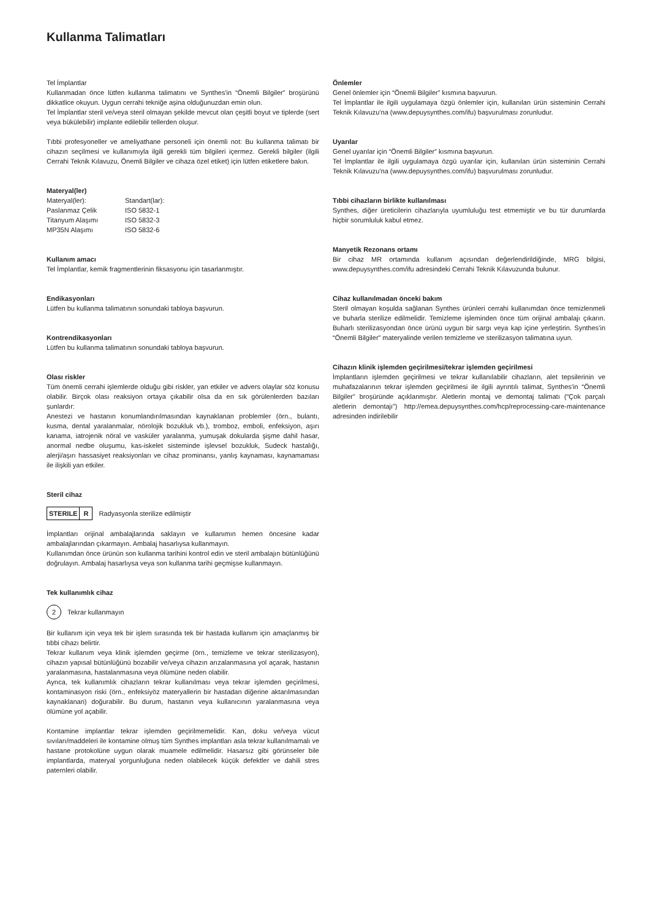Kullanma Talimatları
Tel İmplantlar
Kullanmadan önce lütfen kullanma talimatını ve Synthes'in “Önemli Bilgiler” broşürünü dikkatlice okuyun. Uygun cerrahi tekniğe aşina olduğunuzdan emin olun.
Tel İmplantlar steril ve/veya steril olmayan şekilde mevcut olan çeşitli boyut ve tiplerde (sert veya bükülebilir) implante edilebilir tellerden oluşur.
Tıbbi profesyoneller ve ameliyathane personeli için önemli not: Bu kullanma talimatı bir cihazın seçilmesi ve kullanımıyla ilgili gerekli tüm bilgileri içermez. Gerekli bilgiler (ilgili Cerrahi Teknik Kılavuzu, Önemli Bilgiler ve cihaza özel etiket) için lütfen etiketlere bakın.
Materyal(ler)
| Materyal(ler): | Standart(lar): |
| Paslanmaz Çelik | ISO 5832-1 |
| Titanyum Alaşımı | ISO 5832-3 |
| MP35N Alaşımı | ISO 5832-6 |
Kullanım amacı
Tel İmplantlar, kemik fragmentlerinin fiksasyonu için tasarlanmıştır.
Endikasyonları
Lütfen bu kullanma talimatının sonundaki tabloya başvurun.
Kontrendikasyonları
Lütfen bu kullanma talimatının sonundaki tabloya başvurun.
Olası riskler
Tüm önemli cerrahi işlemlerde olduğu gibi riskler, yan etkiler ve advers olaylar söz konusu olabilir. Birçok olası reaksiyon ortaya çıkabilir olsa da en sık görülenlerden bazıları şunlardır:
Anestezi ve hastanın konumlandırılmasından kaynaklanan problemler (örn., bulantı, kusma, dental yaralanmalar, nörolojik bozukluk vb.), tromboz, emboli, enfeksiyon, aşırı kanama, iatrojenik nöral ve vasküler yaralanma, yumuşak dokularda şişme dahil hasar, anormal nedbe oluşumu, kas-iskelet sisteminde işlevsel bozukluk, Sudeck hastalığı, alerji/aşırı hassasiyet reaksiyonları ve cihaz prominansı, yanlış kaynaması, kaynamaması ile ilişkili yan etkiler.
Steril cihaz
STERILE R
Radyasyonla sterilize edilmiştir
İmplantları orijinal ambalajlarında saklayın ve kullanımın hemen öncesine kadar ambalajlarından çıkarmayın. Ambalaj hasarlıysa kullanmayın.
Kullanımdan önce ürünün son kullanma tarihini kontrol edin ve steril ambalajın bütünlüğünü doğrulayın. Ambalaj hasarlıysa veya son kullanma tarihi geçmişse kullanmayın.
Tek kullanımlık cihaz
2
Tekrar kullanmayın
Bir kullanım için veya tek bir işlem sırasında tek bir hastada kullanım için amaçlanmış bir tıbbi cihazı belirtir.
Tekrar kullanım veya klinik işlemden geçirme (örn., temizleme ve tekrar sterilizasyon), cihazın yapısal bütünlüğünü bozabilir ve/veya cihazın arızalanmasına yol açarak, hastanın yaralanmasına, hastalanmasına veya ölümüne neden olabilir.
Ayrıca, tek kullanımlık cihazların tekrar kullanılması veya tekrar işlemden geçirilmesi, kontaminasyon riski (örn., enfeksiyöz materyallerin bir hastadan diğerine aktarılmasından kaynaklanan) doğurabilir. Bu durum, hastanın veya kullanıcının yaralanmasına veya ölümüne yol açabilir.
Kontamine implantlar tekrar işlemden geçirilmemelidir. Kan, doku ve/veya vücut sıvıları/maddeleri ile kontamine olmuş tüm Synthes implantları asla tekrar kullanılmamalı ve hastane protokolüne uygun olarak muamele edilmelidir. Hasarsız gibi görünseler bile implantlarda, materyal yorgunluğuna neden olabilecek küçük defektler ve dahili stres paternleri olabilir.
Önlemler
Genel önlemler için “Önemli Bilgiler” kısmına başvurun.
Tel İmplantlar ile ilgili uygulamaya özgü önlemler için, kullanılan ürün sisteminin Cerrahi Teknik Kılavuzu'na (www.depuysynthes.com/ifu) başvurulması zorunludur.
Uyarılar
Genel uyarılar için “Önemli Bilgiler” kısmına başvurun.
Tel İmplantlar ile ilgili uygulamaya özgü uyarılar için, kullanılan ürün sisteminin Cerrahi Teknik Kılavuzu'na (www.depuysynthes.com/ifu) başvurulması zorunludur.
Tıbbi cihazların birlikte kullanılması
Synthes, diğer üreticilerin cihazlarıyla uyumluluğu test etmemiştir ve bu tür durumlarda hiçbir sorumluluk kabul etmez.
Manyetik Rezonans ortamı
Bir cihaz MR ortamında kullanım açısından değerlendirildiğinde, MRG bilgisi, www.depuysynthes.com/ifu adresindeki Cerrahi Teknik Kılavuzunda bulunur.
Cihaz kullanılmadan önceki bakım
Steril olmayan koşulda sağlanan Synthes ürünleri cerrahi kullanımdan önce temizlenmeli ve buharla sterilize edilmelidir. Temizleme işleminden önce tüm orijinal ambalajı çıkarın. Buharlı sterilizasyondan önce ürünü uygun bir sargı veya kap içine yerleştirin. Synthes'in “Önemli Bilgiler” materyalinde verilen temizleme ve sterilizasyon talimatına uyun.
Cihazın klinik işlemden geçirilmesi/tekrar işlemden geçirilmesi
İmplantların işlemden geçirilmesi ve tekrar kullanılabilir cihazların, alet tepsilerinin ve muhafazalarının tekrar işlemden geçirilmesi ile ilgili ayrıntılı talimat, Synthes'in “Önemli Bilgiler” broşüründe açıklanmıştır. Aletlerin montaj ve demontaj talimatı (“Çok parçalı aletlerin demontajı”) http://emea.depuysynthes.com/hcp/reprocessing-care-maintenance adresinden indirilebilir